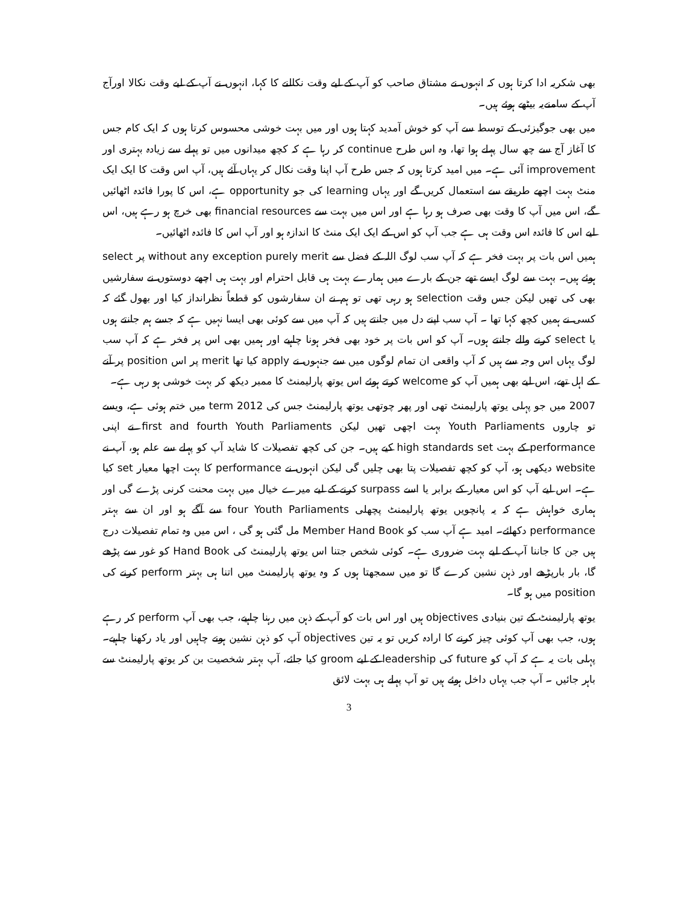بھی شکریہ ادا کرتا ہوں کہ انہوں نے مشتاق صاحب کو آپ کے لیے وقت نکالنے کا کہا، انہوں نے آپ کے لیے وقت نکالا اورآج آپ کے سامنےیہ بیٹھے ہوئے ہیں۔
میں بھی جوگیزئی کے توسط سے آپ کو خوش آمدید کہتا ہوں اور میں بہت خوشی محسوس کرتا ہوں کہ ایک کام جس کا آغاز آج سے چھ سال پہلے ہوا تھا، وہ اس طرح continue کر رہا ہے کہ کچھ میدانوں میں تو پہلے سے زیادہ بہتری اور improvement آئی ہے۔ میں امید کرتا ہوں کہ جس طرح آپ اپنا وقت نکال کر یہاں آئے ہیں، آپ اس وقت کا ایک ایک منٹ بہت اچھے طریقے سے استعمال کریں گے اور یہاں learning کی جو opportunity ہے، اس کا پورا فائدہ اٹھائیں گے، اس میں آپ کا وقت بھی صرف ہو رہا ہے اور اس میں بہت سے financial resources بھی خرچ ہو رہے ہیں، اس لیے اس کا فائدہ اس وقت ہی ہے جب آپ کو اس کے ایک ایک منٹ کا اندازہ ہو اور آپ اس کا فائدہ اٹھائیں۔
ہمیں اس بات پر بہت فخر ہے کہ آپ سب لوگ اللہ کے فضل سے without any exception purely merit پر select ہوئے ہیں۔ بہت سے لوگ ایسے تھے جن کے بارے میں ہمارے بہت ہی قابل احترام اور بہت ہی اچھے دوستوں نے سفارشیں بھی کی تھیں لیکن جس وقت selection ہو رہی تھی تو ہم نے ان سفارشوں کو قطعاً نظرانداز کیا اور بھول گئے کہ کسی نے ہمیں کچھ کہا تھا ۔ آپ سب اپنے دل میں جانتے ہیں کہ آپ میں سے کوئی بھی ایسا نہیں ہے کہ جسے ہم جانتے ہوں یا select کرنے والے جانتے ہوں۔ آپ کو اس بات پر خود بھی فخر ہونا چاہیے اور ہمیں بھی اس پر فخر ہے کہ آپ سب لوگ یہاں اس وجہ سے ہیں کہ آپ واقعی ان تمام لوگوں میں سے جنہوں نے apply کیا تھا merit پر اس position پر آنے کے اہل تھے، اس لیے بھی ہمیں آپ کو welcome کرتے ہوئے اس یوتھ پارلیمنٹ کا ممبر دیکھ کر بہت خوشی ہو رہی ہے۔
2007 میں جو پہلی یوتھ پارلیمنٹ تھی اور پھر چوتھی یوتھ پارلیمنٹ جس کی 2012 term میں ختم ہوئی ہے، ویسے تو چاروں Youth Parliaments بہت اچھی تھیں لیکن first and fourth Youth Parliaments نے اپنی performance کے بہت high standards set کیے ہیں۔ جن کی کچھ تفصیلات کا شاید آپ کو پہلے سے علم ہو، آپ نے website دیکھی ہو، آپ کو کچھ تفصیلات پتا بھی چلیں گی لیکن انہوں نے performance کا بہت اچھا معیار set کیا ہے۔ اس لیے آپ کو اس معیار کے برابر یا اسے surpass کرنے کے لیے میرے خیال میں بہت محنت کرنی پڑے گی اور ہماری خواہش ہے کہ یہ پانچویں یوتھ پارلیمنٹ پچھلی four Youth Parliaments سے آگے ہو اور ان سے بہتر performance دکھائے۔ امید ہے آپ سب کو Member Hand Book مل گئی ہو گی ، اس میں وہ تمام تفصیلات درج ہیں جن کا جاننا آپ کے لیے بہت ضروری ہے۔ کوئی شخص جتنا اس یوتھ پارلیمنٹ کی Hand Book کو غور سے پڑھے گا، بار بارپڑھے اور ذہن نشین کرے گا تو میں سمجھتا ہوں کہ وہ یوتھ پارلیمنٹ میں اتنا ہی بہتر perform کرنے کی position میں ہو گا۔
یوتھ پارلیمنٹ کے تین بنیادی objectives ہیں اور اس بات کو آپ کے ذہن میں رہنا چاہیے، جب بھی آپ perform کر رہے ہوں، جب بھی آپ کوئی چیز کرنے کا ارادہ کریں تو یہ تین objectives آپ کو ذہن نشین ہونے چاہیں اور یاد رکھنا چاہیے۔ پہلی بات یہ ہے کہ آپ کو future کی leadership کے لیے groom کیا جائے، آپ بہتر شخصیت بن کر یوتھ پارلیمنٹ سے باہر جائیں ۔ آپ جب یہاں داخل ہوئے ہیں تو آپ پہلے ہی بہت لائق
3